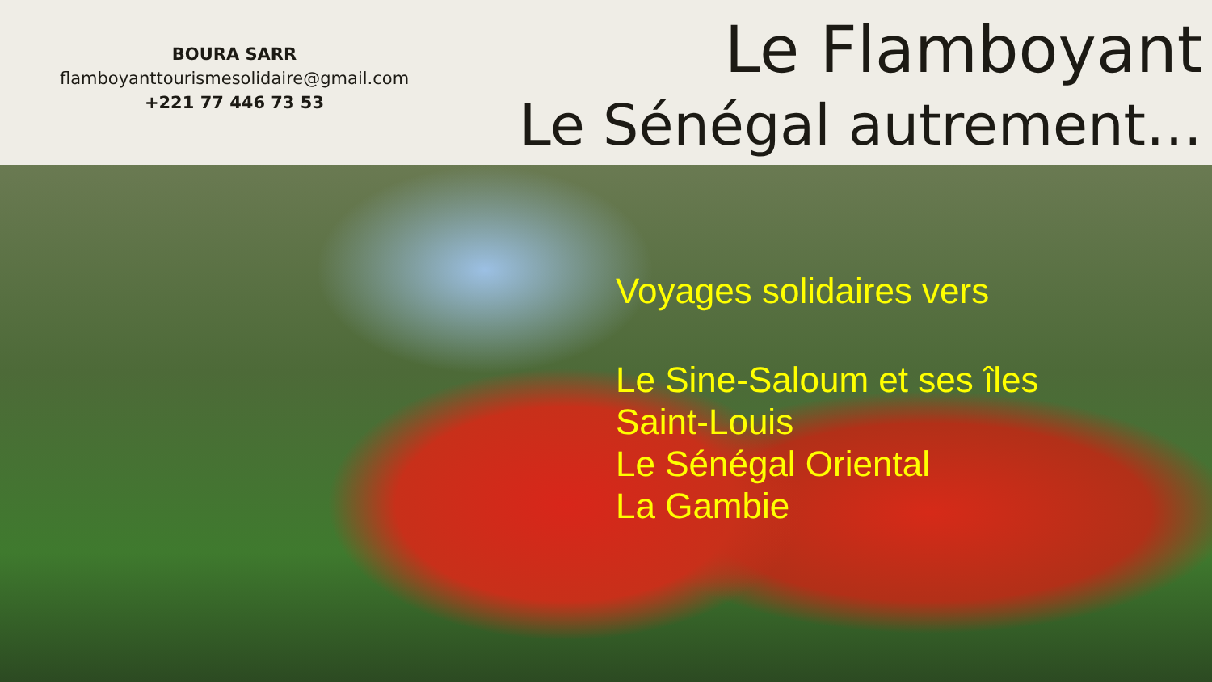BOURA SARR
flamboyanttourismesolidaire@gmail.com
+221 77 446 73 53
Le Flamboyant
Le Sénégal autrement…
Voyages solidaires vers
Le Sine-Saloum et ses îles
Saint-Louis
Le Sénégal Oriental
La Gambie